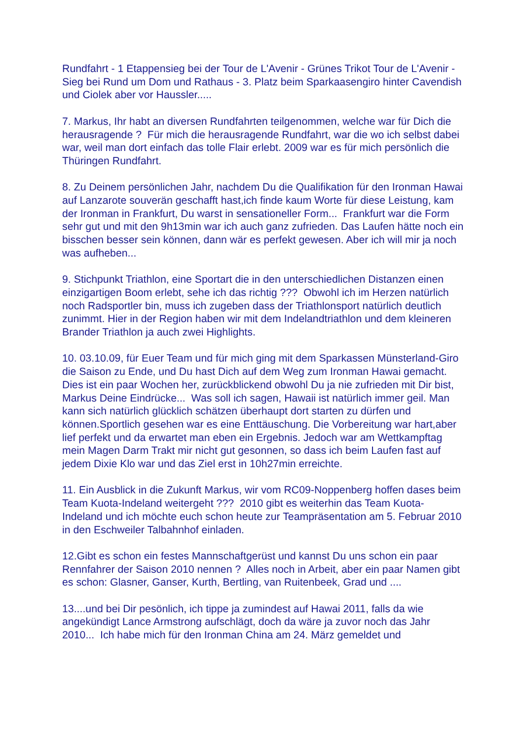Rundfahrt - 1 Etappensieg bei der Tour de L'Avenir - Grünes Trikot Tour de L'Avenir - Sieg bei Rund um Dom und Rathaus - 3. Platz beim Sparkaasengiro hinter Cavendish und Ciolek aber vor Haussler.....
7. Markus, Ihr habt an diversen Rundfahrten teilgenommen, welche war für Dich die herausragende ? Für mich die herausragende Rundfahrt, war die wo ich selbst dabei war, weil man dort einfach das tolle Flair erlebt. 2009 war es für mich persönlich die Thüringen Rundfahrt.
8. Zu Deinem persönlichen Jahr, nachdem Du die Qualifikation für den Ironman Hawai auf Lanzarote souverän geschafft hast,ich finde kaum Worte für diese Leistung, kam der Ironman in Frankfurt, Du warst in sensationeller Form... Frankfurt war die Form sehr gut und mit den 9h13min war ich auch ganz zufrieden. Das Laufen hätte noch ein bisschen besser sein können, dann wär es perfekt gewesen. Aber ich will mir ja noch was aufheben...
9. Stichpunkt Triathlon, eine Sportart die in den unterschiedlichen Distanzen einen einzigartigen Boom erlebt, sehe ich das richtig ??? Obwohl ich im Herzen natürlich noch Radsportler bin, muss ich zugeben dass der Triathlonsport natürlich deutlich zunimmt. Hier in der Region haben wir mit dem Indelandtriathlon und dem kleineren Brander Triathlon ja auch zwei Highlights.
10. 03.10.09, für Euer Team und für mich ging mit dem Sparkassen Münsterland-Giro die Saison zu Ende, und Du hast Dich auf dem Weg zum Ironman Hawai gemacht. Dies ist ein paar Wochen her, zurückblickend obwohl Du ja nie zufrieden mit Dir bist, Markus Deine Eindrücke... Was soll ich sagen, Hawaii ist natürlich immer geil. Man kann sich natürlich glücklich schätzen überhaupt dort starten zu dürfen und können.Sportlich gesehen war es eine Enttäuschung. Die Vorbereitung war hart,aber lief perfekt und da erwartet man eben ein Ergebnis. Jedoch war am Wettkampftag mein Magen Darm Trakt mir nicht gut gesonnen, so dass ich beim Laufen fast auf jedem Dixie Klo war und das Ziel erst in 10h27min erreichte.
11. Ein Ausblick in die Zukunft Markus, wir vom RC09-Noppenberg hoffen dases beim Team Kuota-Indeland weitergeht ??? 2010 gibt es weiterhin das Team Kuota-Indeland und ich möchte euch schon heute zur Teampräsentation am 5. Februar 2010 in den Eschweiler Talbahnhof einladen.
12.Gibt es schon ein festes Mannschaftgerüst und kannst Du uns schon ein paar Rennfahrer der Saison 2010 nennen ? Alles noch in Arbeit, aber ein paar Namen gibt es schon: Glasner, Ganser, Kurth, Bertling, van Ruitenbeek, Grad und ....
13....und bei Dir pesönlich, ich tippe ja zumindest auf Hawai 2011, falls da wie angekündigt Lance Armstrong aufschlägt, doch da wäre ja zuvor noch das Jahr 2010... Ich habe mich für den Ironman China am 24. März gemeldet und